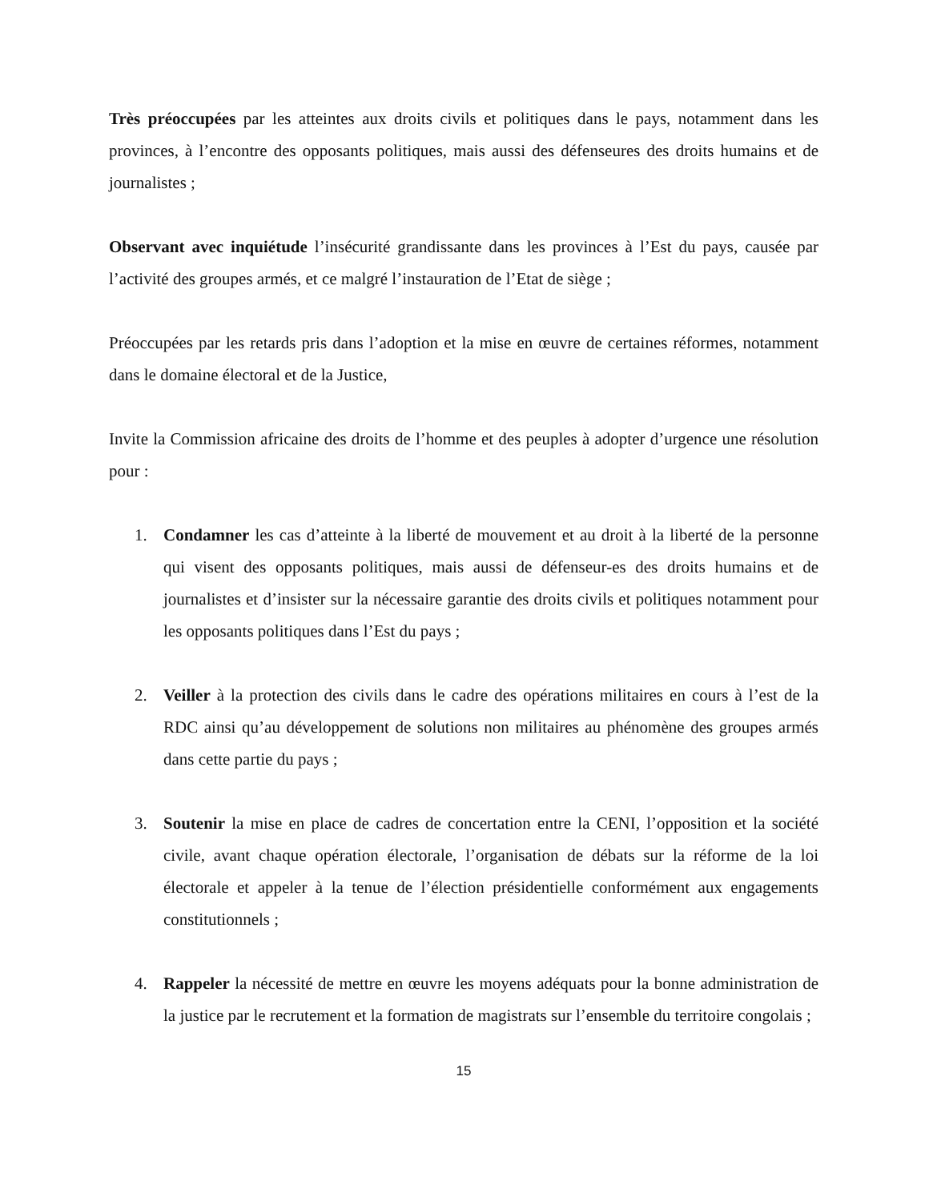Très préoccupées par les atteintes aux droits civils et politiques dans le pays, notamment dans les provinces, à l’encontre des opposants politiques, mais aussi des défenseures des droits humains et de journalistes ;
Observant avec inquiétude l’insécurité grandissante dans les provinces à l’Est du pays, causée par l’activité des groupes armés, et ce malgré l’instauration de l’Etat de siège ;
Préoccupées par les retards pris dans l’adoption et la mise en œuvre de certaines réformes, notamment dans le domaine électoral et de la Justice,
Invite la Commission africaine des droits de l’homme et des peuples à adopter d’urgence une résolution pour :
1. Condamner les cas d’atteinte à la liberté de mouvement et au droit à la liberté de la personne qui visent des opposants politiques, mais aussi de défenseur-es des droits humains et de journalistes et d’insister sur la nécessaire garantie des droits civils et politiques notamment pour les opposants politiques dans l’Est du pays ;
2. Veiller à la protection des civils dans le cadre des opérations militaires en cours à l’est de la RDC ainsi qu’au développement de solutions non militaires au phénomène des groupes armés dans cette partie du pays ;
3. Soutenir la mise en place de cadres de concertation entre la CENI, l’opposition et la société civile, avant chaque opération électorale, l’organisation de débats sur la réforme de la loi électorale et appeler à la tenue de l’élection présidentielle conformément aux engagements constitutionnels ;
4. Rappeler la nécessité de mettre en œuvre les moyens adéquats pour la bonne administration de la justice par le recrutement et la formation de magistrats sur l’ensemble du territoire congolais ;
15